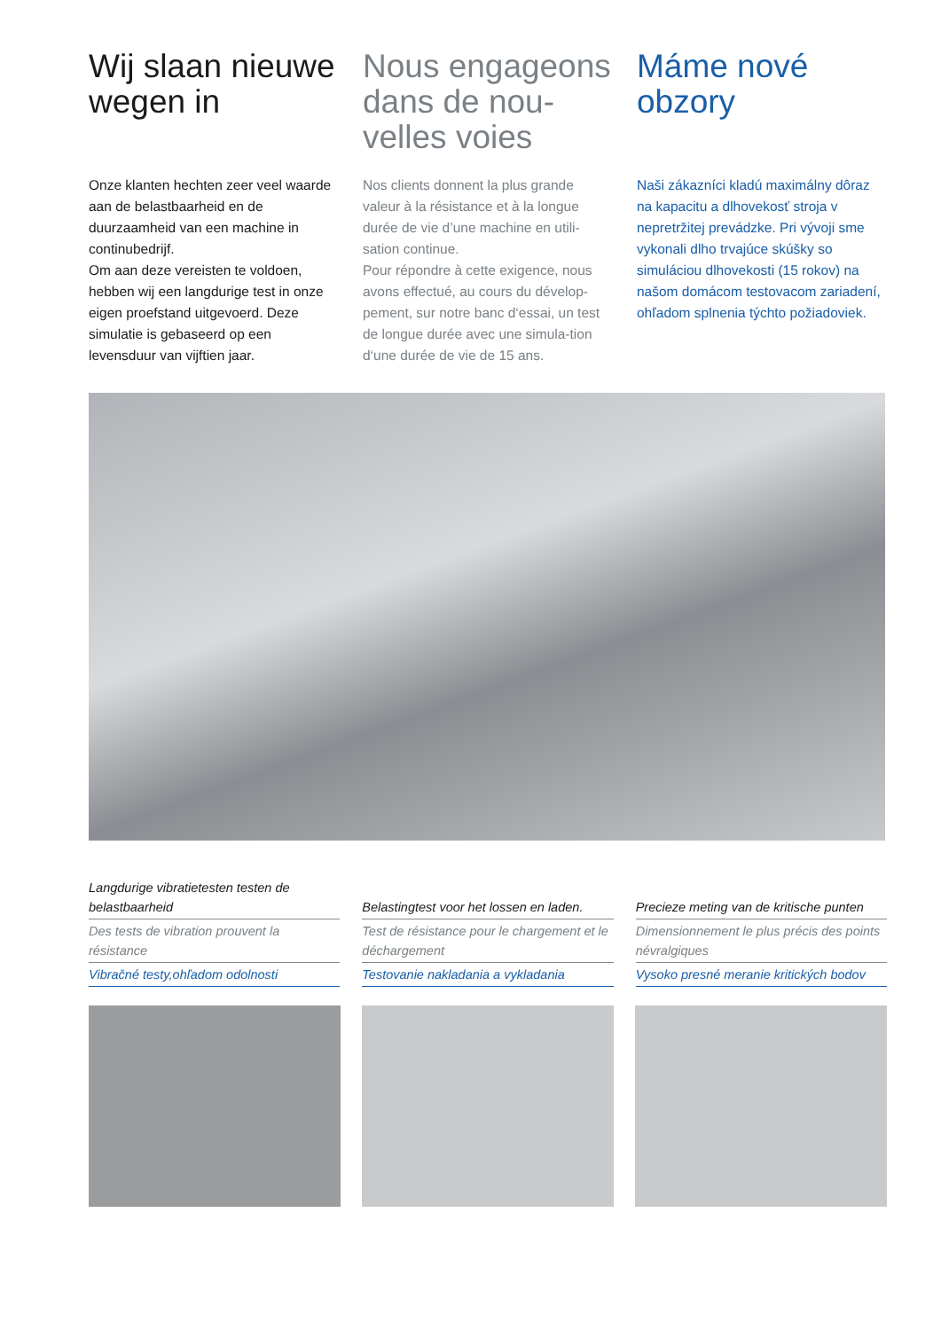Wij slaan nieuwe wegen in
Onze klanten hechten zeer veel waarde aan de belastbaarheid en de duurzaamheid van een machine in continubedrijf.
Om aan deze vereisten te voldoen, hebben wij een langdurige test in onze eigen proefstand uitgevoerd. Deze simulatie is gebaseerd op een levensduur van vijftien jaar.
Nous engageons dans de nou-velles voies
Nos clients donnent la plus grande valeur à la résistance et à la longue durée de vie d’une machine en utili-sation continue.
Pour répondre à cette exigence, nous avons effectué, au cours du dévelop-pement, sur notre banc d‘essai, un test de longue durée avec une simula-tion d‘une durée de vie de 15 ans.
Máme nové obzory
Naši zákazníci kladú maximálny dôraz na kapacitu a dlhovekosť stroja v nepretržitej prevádzke. Pri vývoji sme vykonali dlho trvajúce skúšky so simuláciou dlhovekosti (15 rokov) na našom domácom testovacom zariadení, ohľadom splnenia týchto požiadoviek.
Langdurige vibratietesten testen de belastbaarheid
Des tests de vibration prouvent la résistance
Vibračné testy,ohľadom odolnosti
Belastingtest voor het lossen en laden.
Test de résistance pour le chargement et le déchargement
Testovanie nakladania a vykladania
Precieze meting van de kritische punten
Dimensionnement le plus précis des points névralgiques
Vysoko presné meranie kritických bodov